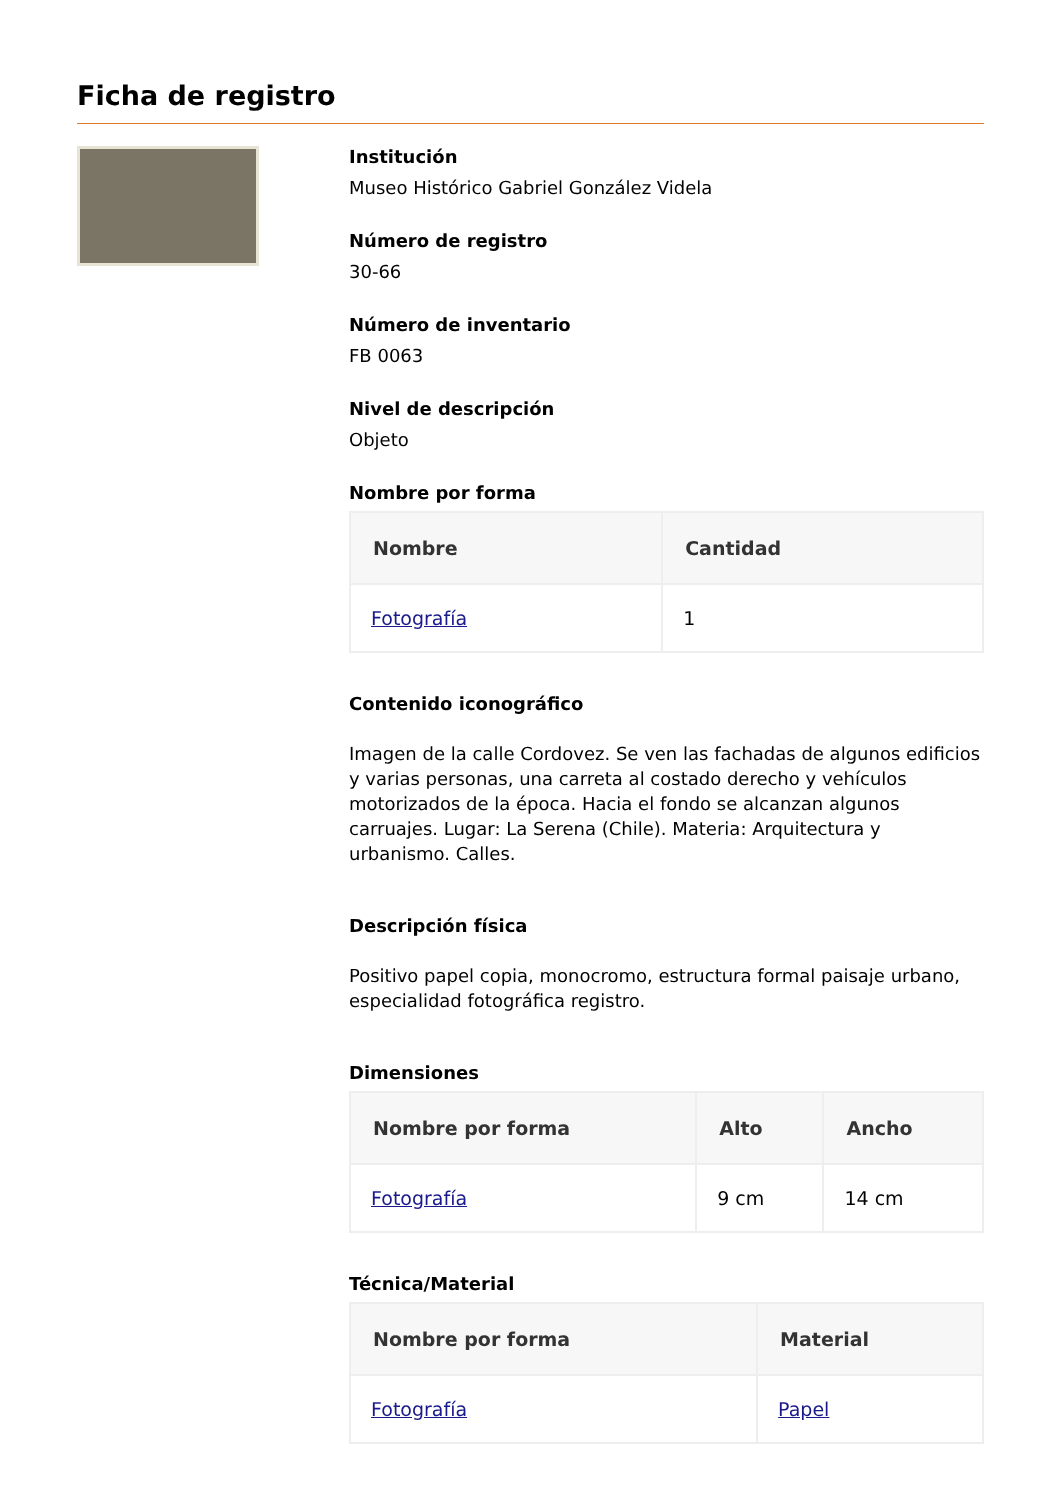Ficha de registro
Institución
Museo Histórico Gabriel González Videla
Número de registro
30-66
Número de inventario
FB 0063
Nivel de descripción
Objeto
Nombre por forma
| Nombre | Cantidad |
| --- | --- |
| Fotografía | 1 |
Contenido iconográfico
Imagen de la calle Cordovez. Se ven las fachadas de algunos edificios y varias personas, una carreta al costado derecho y vehículos motorizados de la época. Hacia el fondo se alcanzan algunos carruajes. Lugar: La Serena (Chile). Materia: Arquitectura y urbanismo. Calles.
Descripción física
Positivo papel copia, monocromo, estructura formal paisaje urbano, especialidad fotográfica registro.
Dimensiones
| Nombre por forma | Alto | Ancho |
| --- | --- | --- |
| Fotografía | 9 cm | 14 cm |
Técnica/Material
| Nombre por forma | Material |
| --- | --- |
| Fotografía | Papel |